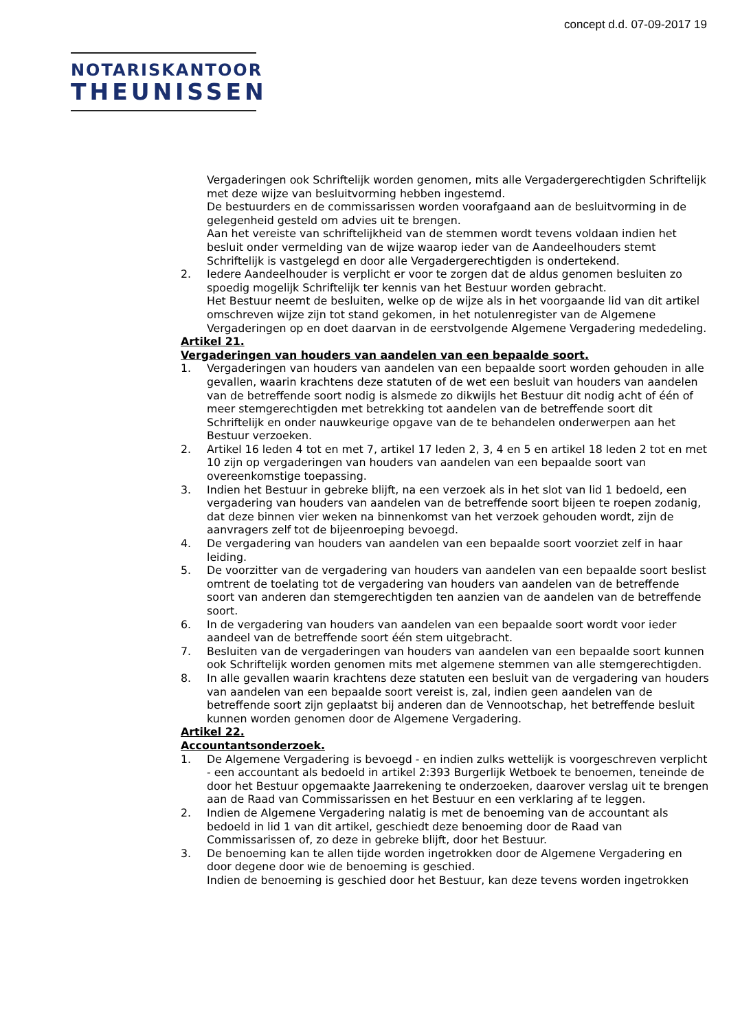concept d.d. 07-09-2017 19
NOTARISKANTOOR
THEUNISSEN
Vergaderingen ook Schriftelijk worden genomen, mits alle Vergadergerechtigden Schriftelijk met deze wijze van besluitvorming hebben ingestemd.
De bestuurders en de commissarissen worden voorafgaand aan de besluitvorming in de gelegenheid gesteld om advies uit te brengen.
Aan het vereiste van schriftelijkheid van de stemmen wordt tevens voldaan indien het besluit onder vermelding van de wijze waarop ieder van de Aandeelhouders stemt Schriftelijk is vastgelegd en door alle Vergadergerechtigden is ondertekend.
2. Iedere Aandeelhouder is verplicht er voor te zorgen dat de aldus genomen besluiten zo spoedig mogelijk Schriftelijk ter kennis van het Bestuur worden gebracht.
Het Bestuur neemt de besluiten, welke op de wijze als in het voorgaande lid van dit artikel omschreven wijze zijn tot stand gekomen, in het notulenregister van de Algemene Vergaderingen op en doet daarvan in de eerstvolgende Algemene Vergadering mededeling.
Artikel 21.
Vergaderingen van houders van aandelen van een bepaalde soort.
1. Vergaderingen van houders van aandelen van een bepaalde soort worden gehouden in alle gevallen, waarin krachtens deze statuten of de wet een besluit van houders van aandelen van de betreffende soort nodig is alsmede zo dikwijls het Bestuur dit nodig acht of één of meer stemgerechtigden met betrekking tot aandelen van de betreffende soort dit Schriftelijk en onder nauwkeurige opgave van de te behandelen onderwerpen aan het Bestuur verzoeken.
2. Artikel 16 leden 4 tot en met 7, artikel 17 leden 2, 3, 4 en 5 en artikel 18 leden 2 tot en met 10 zijn op vergaderingen van houders van aandelen van een bepaalde soort van overeenkomstige toepassing.
3. Indien het Bestuur in gebreke blijft, na een verzoek als in het slot van lid 1 bedoeld, een vergadering van houders van aandelen van de betreffende soort bijeen te roepen zodanig, dat deze binnen vier weken na binnenkomst van het verzoek gehouden wordt, zijn de aanvragers zelf tot de bijeenroeping bevoegd.
4. De vergadering van houders van aandelen van een bepaalde soort voorziet zelf in haar leiding.
5. De voorzitter van de vergadering van houders van aandelen van een bepaalde soort beslist omtrent de toelating tot de vergadering van houders van aandelen van de betreffende soort van anderen dan stemgerechtigden ten aanzien van de aandelen van de betreffende soort.
6. In de vergadering van houders van aandelen van een bepaalde soort wordt voor ieder aandeel van de betreffende soort één stem uitgebracht.
7. Besluiten van de vergaderingen van houders van aandelen van een bepaalde soort kunnen ook Schriftelijk worden genomen mits met algemene stemmen van alle stemgerechtigden.
8. In alle gevallen waarin krachtens deze statuten een besluit van de vergadering van houders van aandelen van een bepaalde soort vereist is, zal, indien geen aandelen van de betreffende soort zijn geplaatst bij anderen dan de Vennootschap, het betreffende besluit kunnen worden genomen door de Algemene Vergadering.
Artikel 22.
Accountantsonderzoek.
1. De Algemene Vergadering is bevoegd - en indien zulks wettelijk is voorgeschreven verplicht - een accountant als bedoeld in artikel 2:393 Burgerlijk Wetboek te benoemen, teneinde de door het Bestuur opgemaakte Jaarrekening te onderzoeken, daarover verslag uit te brengen aan de Raad van Commissarissen en het Bestuur en een verklaring af te leggen.
2. Indien de Algemene Vergadering nalatig is met de benoeming van de accountant als bedoeld in lid 1 van dit artikel, geschiedt deze benoeming door de Raad van Commissarissen of, zo deze in gebreke blijft, door het Bestuur.
3. De benoeming kan te allen tijde worden ingetrokken door de Algemene Vergadering en door degene door wie de benoeming is geschied.
Indien de benoeming is geschied door het Bestuur, kan deze tevens worden ingetrokken